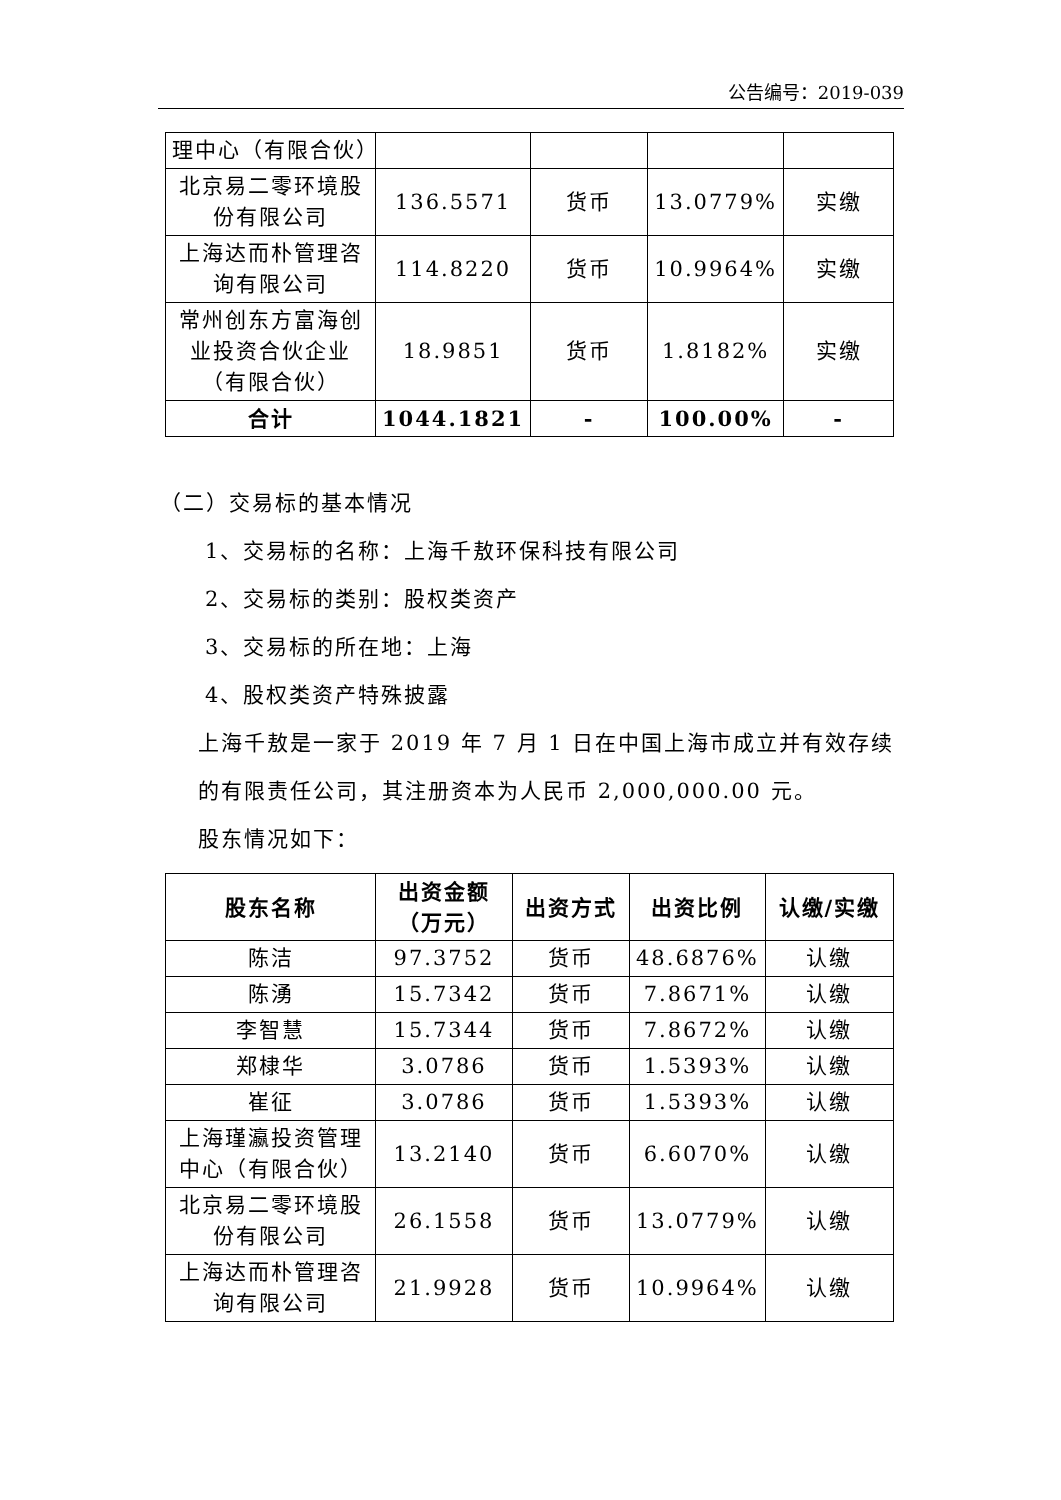公告编号：2019-039
| 理中心（有限合伙） | | | | |
| 北京易二零环境股份有限公司 | 136.5571 | 货币 | 13.0779% | 实缴 |
| 上海达而朴管理咨询有限公司 | 114.8220 | 货币 | 10.9964% | 实缴 |
| 常州创东方富海创业投资合伙企业（有限合伙） | 18.9851 | 货币 | 1.8182% | 实缴 |
| 合计 | 1044.1821 | - | 100.00% | - |
（二）交易标的基本情况
1、交易标的名称：上海千敖环保科技有限公司
2、交易标的类别：股权类资产
3、交易标的所在地：上海
4、股权类资产特殊披露
上海千敖是一家于 2019 年 7 月 1 日在中国上海市成立并有效存续的有限责任公司，其注册资本为人民币 2,000,000.00 元。
股东情况如下：
| 股东名称 | 出资金额（万元） | 出资方式 | 出资比例 | 认缴/实缴 |
| --- | --- | --- | --- | --- |
| 陈洁 | 97.3752 | 货币 | 48.6876% | 认缴 |
| 陈湧 | 15.7342 | 货币 | 7.8671% | 认缴 |
| 李智慧 | 15.7344 | 货币 | 7.8672% | 认缴 |
| 郑棣华 | 3.0786 | 货币 | 1.5393% | 认缴 |
| 崔征 | 3.0786 | 货币 | 1.5393% | 认缴 |
| 上海瑾瀛投资管理中心（有限合伙） | 13.2140 | 货币 | 6.6070% | 认缴 |
| 北京易二零环境股份有限公司 | 26.1558 | 货币 | 13.0779% | 认缴 |
| 上海达而朴管理咨询有限公司 | 21.9928 | 货币 | 10.9964% | 认缴 |